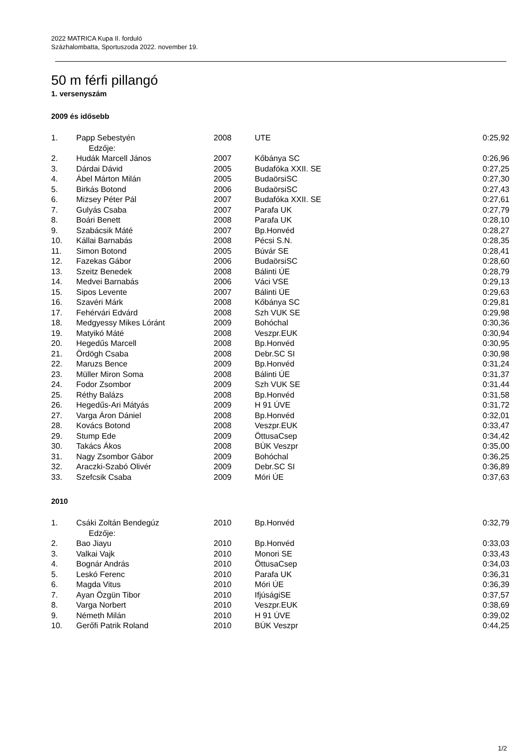2022 MATRICA Kupa II. forduló
Százhalombatta, Sportuszoda 2022. november 19.
50 m férfi pillangó
1. versenyszám
2009 és idősebb
| 1. | Papp Sebestyén | 2008 | UTE | 0:25,92 |
| | Edzője: | | | |
| 2. | Hudák Marcell János | 2007 | Kőbánya SC | 0:26,96 |
| 3. | Dárdai Dávid | 2005 | Budafóka XXII. SE | 0:27,25 |
| 4. | Ábel Márton Milán | 2005 | BudaörsiSC | 0:27,30 |
| 5. | Birkás Botond | 2006 | BudaörsiSC | 0:27,43 |
| 6. | Mizsey Péter Pál | 2007 | Budafóka XXII. SE | 0:27,61 |
| 7. | Gulyás Csaba | 2007 | Parafa UK | 0:27,79 |
| 8. | Boári Benett | 2008 | Parafa UK | 0:28,10 |
| 9. | Szabácsik Máté | 2007 | Bp.Honvéd | 0:28,27 |
| 10. | Kállai Barnabás | 2008 | Pécsi S.N. | 0:28,35 |
| 11. | Simon Botond | 2005 | Búvár SE | 0:28,41 |
| 12. | Fazekas Gábor | 2006 | BudaörsiSC | 0:28,60 |
| 13. | Szeitz Benedek | 2008 | Bálinti ÚE | 0:28,79 |
| 14. | Medvei Barnabás | 2006 | Váci VSE | 0:29,13 |
| 15. | Sipos Levente | 2007 | Bálinti ÚE | 0:29,63 |
| 16. | Szavéri Márk | 2008 | Kőbánya SC | 0:29,81 |
| 17. | Fehérvári Edvárd | 2008 | Szh VUK SE | 0:29,98 |
| 18. | Medgyessy Mikes Lóránt | 2009 | Bohóchal | 0:30,36 |
| 19. | Matyikó Máté | 2008 | Veszpr.EUK | 0:30,94 |
| 20. | Hegedűs Marcell | 2008 | Bp.Honvéd | 0:30,95 |
| 21. | Ördögh Csaba | 2008 | Debr.SC SI | 0:30,98 |
| 22. | Maruzs Bence | 2009 | Bp.Honvéd | 0:31,24 |
| 23. | Müller Miron Soma | 2008 | Bálinti ÚE | 0:31,37 |
| 24. | Fodor Zsombor | 2009 | Szh VUK SE | 0:31,44 |
| 25. | Réthy Balázs | 2008 | Bp.Honvéd | 0:31,58 |
| 26. | Hegedűs-Ari Mátyás | 2009 | H 91 ÚVE | 0:31,72 |
| 27. | Varga Áron Dániel | 2008 | Bp.Honvéd | 0:32,01 |
| 28. | Kovács Botond | 2008 | Veszpr.EUK | 0:33,47 |
| 29. | Stump Ede | 2009 | ÖttusaCsep | 0:34,42 |
| 30. | Takács Ákos | 2008 | BÚK Veszpr | 0:35,00 |
| 31. | Nagy Zsombor Gábor | 2009 | Bohóchal | 0:36,25 |
| 32. | Araczki-Szabó Olivér | 2009 | Debr.SC SI | 0:36,89 |
| 33. | Szefcsik Csaba | 2009 | Móri ÚE | 0:37,63 |
2010
| 1. | Csáki Zoltán Bendegúz | 2010 | Bp.Honvéd | 0:32,79 |
| | Edzője: | | | |
| 2. | Bao Jiayu | 2010 | Bp.Honvéd | 0:33,03 |
| 3. | Valkai Vajk | 2010 | Monori SE | 0:33,43 |
| 4. | Bognár András | 2010 | ÖttusaCsep | 0:34,03 |
| 5. | Leskó Ferenc | 2010 | Parafa UK | 0:36,31 |
| 6. | Magda Vitus | 2010 | Móri ÚE | 0:36,39 |
| 7. | Ayan Özgün Tibor | 2010 | IfjúságiSE | 0:37,57 |
| 8. | Varga Norbert | 2010 | Veszpr.EUK | 0:38,69 |
| 9. | Németh Milán | 2010 | H 91 ÚVE | 0:39,02 |
| 10. | Gerőfi Patrik Roland | 2010 | BÚK Veszpr | 0:44,25 |
1/2